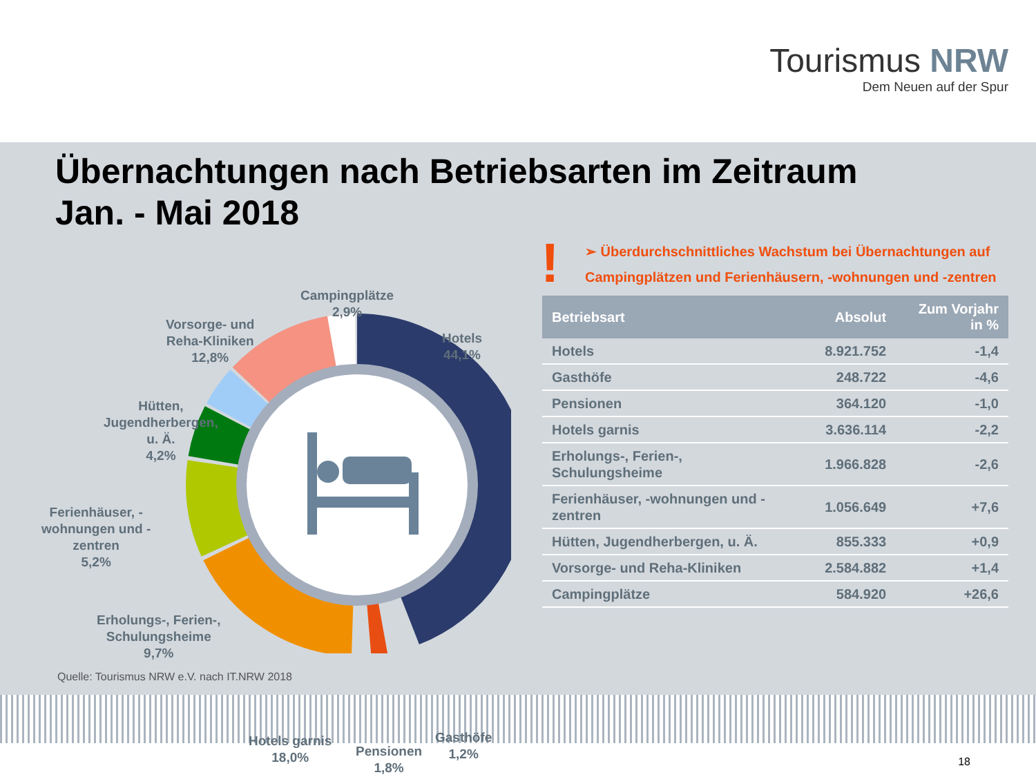Tourismus NRW
Dem Neuen auf der Spur
Übernachtungen nach Betriebsarten im Zeitraum
Jan. - Mai 2018
Campingplätze
2,9%
Hotels
44,1%
Vorsorge- und
Reha-Kliniken
12,8%
Hütten,
Jugendherbergen,
u. Ä.
4,2%
Ferienhäuser, -
wohnungen und -
zentren
5,2%
Erholungs-, Ferien-,
Schulungsheime
9,7%
Hotels garnis
18,0%
Pensionen
1,8%
Gasthöfe
1,2%
! ➢ Überdurchschnittliches Wachstum bei Übernachtungen auf Campingplätzen und Ferienhäusern, -wohnungen und -zentren
| Betriebsart | Absolut | Zum Vorjahr in % |
| --- | --- | --- |
| Hotels | 8.921.752 | -1,4 |
| Gasthöfe | 248.722 | -4,6 |
| Pensionen | 364.120 | -1,0 |
| Hotels garnis | 3.636.114 | -2,2 |
| Erholungs-, Ferien-, Schulungsheime | 1.966.828 | -2,6 |
| Ferienhäuser, -wohnungen und - zentren | 1.056.649 | +7,6 |
| Hütten, Jugendherbergen, u. Ä. | 855.333 | +0,9 |
| Vorsorge- und Reha-Kliniken | 2.584.882 | +1,4 |
| Campingplätze | 584.920 | +26,6 |
Quelle: Tourismus NRW e.V. nach IT.NRW 2018
18